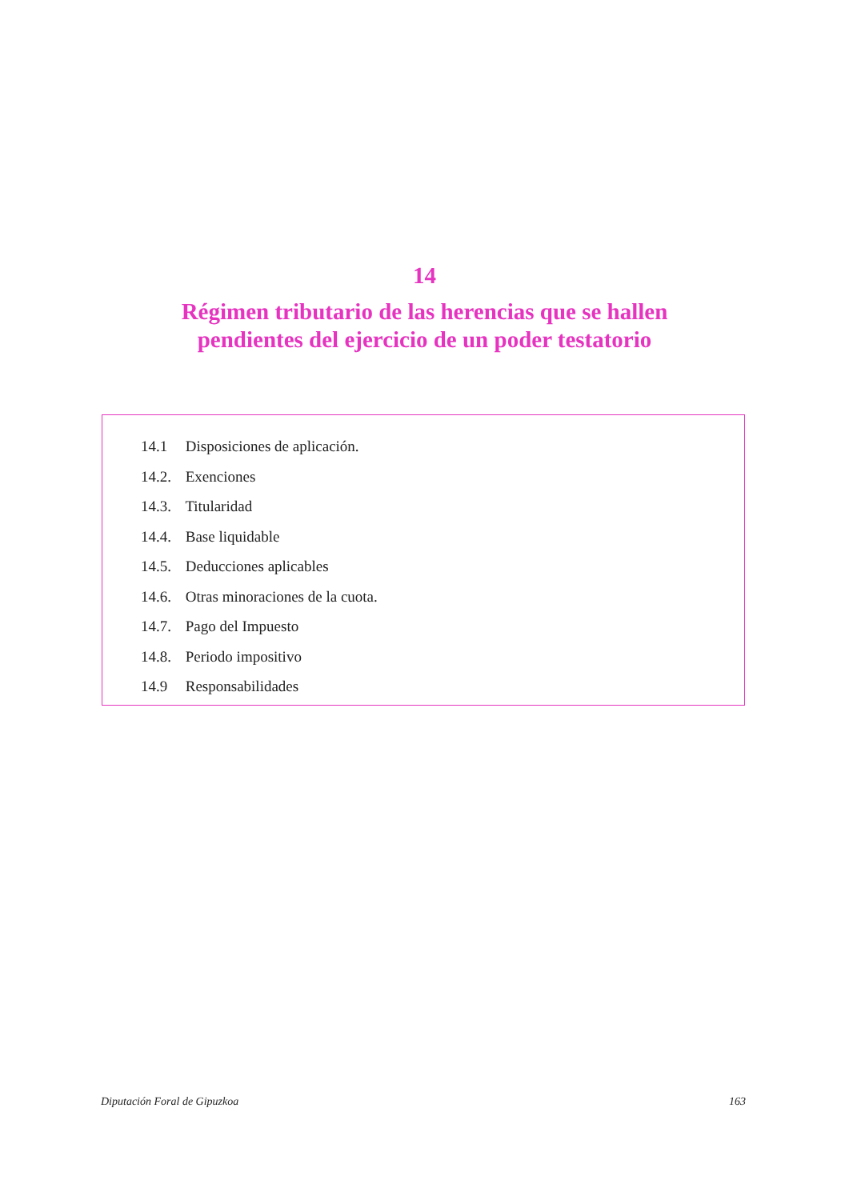14
Régimen tributario de las herencias que se hallen
pendientes del ejercicio de un poder testatorio
14.1 Disposiciones de aplicación.
14.2. Exenciones
14.3. Titularidad
14.4. Base liquidable
14.5. Deducciones aplicables
14.6. Otras minoraciones de la cuota.
14.7. Pago del Impuesto
14.8. Periodo impositivo
14.9 Responsabilidades
Diputación Foral de Gipuzkoa 163